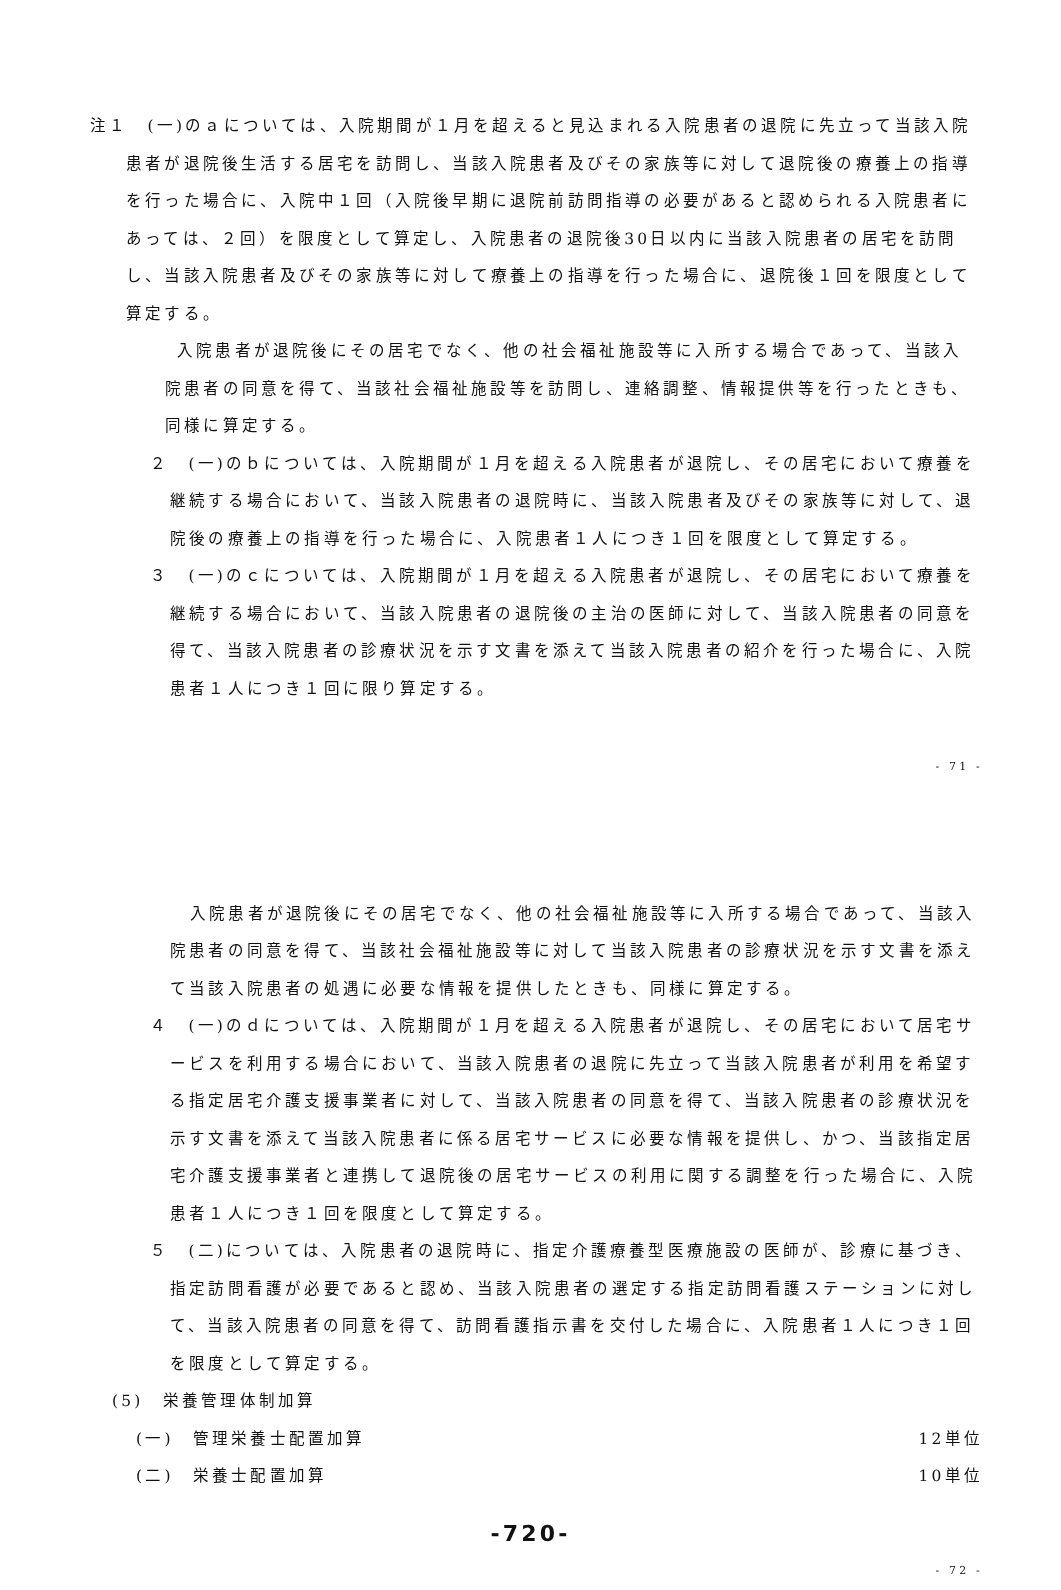注１　(一)のａについては、入院期間が１月を超えると見込まれる入院患者の退院に先立って当該入院患者が退院後生活する居宅を訪問し、当該入院患者及びその家族等に対して退院後の療養上の指導を行った場合に、入院中１回（入院後早期に退院前訪問指導の必要があると認められる入院患者にあっては、２回）を限度として算定し、入院患者の退院後30日以内に当該入院患者の居宅を訪問し、当該入院患者及びその家族等に対して療養上の指導を行った場合に、退院後１回を限度として算定する。
入院患者が退院後にその居宅でなく、他の社会福祉施設等に入所する場合であって、当該入院患者の同意を得て、当該社会福祉施設等を訪問し、連絡調整、情報提供等を行ったときも、同様に算定する。
２　(一)のｂについては、入院期間が１月を超える入院患者が退院し、その居宅において療養を継続する場合において、当該入院患者の退院時に、当該入院患者及びその家族等に対して、退院後の療養上の指導を行った場合に、入院患者１人につき１回を限度として算定する。
３　(一)のｃについては、入院期間が１月を超える入院患者が退院し、その居宅において療養を継続する場合において、当該入院患者の退院後の主治の医師に対して、当該入院患者の同意を得て、当該入院患者の診療状況を示す文書を添えて当該入院患者の紹介を行った場合に、入院患者１人につき１回に限り算定する。
- 71 -
入院患者が退院後にその居宅でなく、他の社会福祉施設等に入所する場合であって、当該入院患者の同意を得て、当該社会福祉施設等に対して当該入院患者の診療状況を示す文書を添えて当該入院患者の処遇に必要な情報を提供したときも、同様に算定する。
４　(一)のｄについては、入院期間が１月を超える入院患者が退院し、その居宅において居宅サービスを利用する場合において、当該入院患者の退院に先立って当該入院患者が利用を希望する指定居宅介護支援事業者に対して、当該入院患者の同意を得て、当該入院患者の診療状況を示す文書を添えて当該入院患者に係る居宅サービスに必要な情報を提供し、かつ、当該指定居宅介護支援事業者と連携して退院後の居宅サービスの利用に関する調整を行った場合に、入院患者１人につき１回を限度として算定する。
５　(二)については、入院患者の退院時に、指定介護療養型医療施設の医師が、診療に基づき、指定訪問看護が必要であると認め、当該入院患者の選定する指定訪問看護ステーションに対して、当該入院患者の同意を得て、訪問看護指示書を交付した場合に、入院患者１人につき１回を限度として算定する。
(5)　栄養管理体制加算
(一)　管理栄養士配置加算 12単位
(二)　栄養士配置加算 10単位
-720-
- 72 -